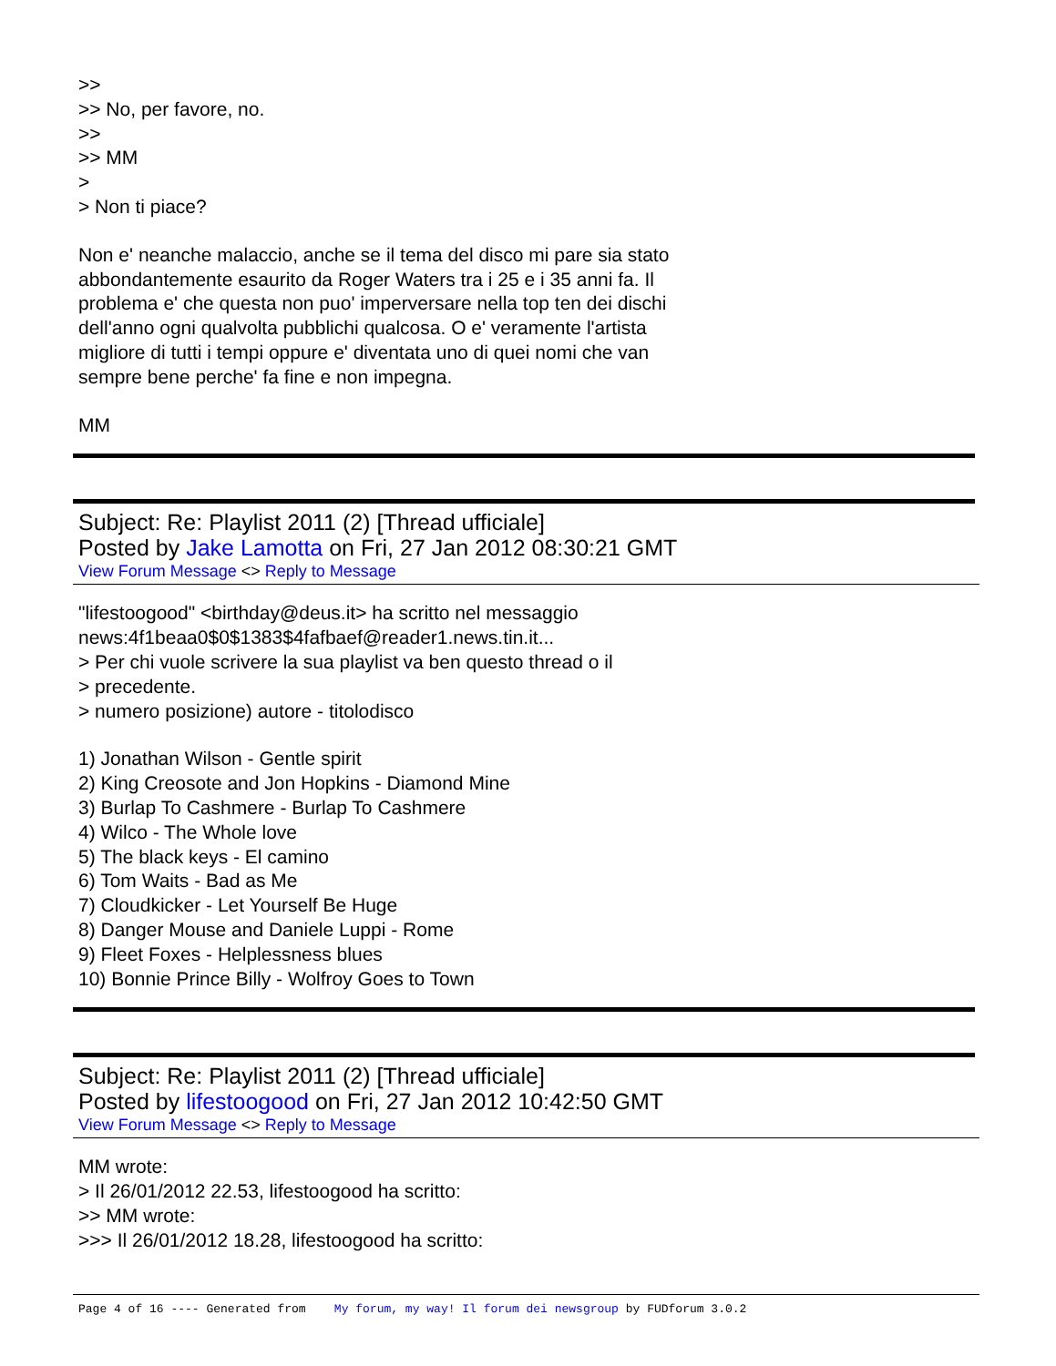>>
>> No, per favore, no.
>>
>> MM
>
> Non ti piace?
Non e' neanche malaccio, anche se il tema del disco mi pare sia stato
abbondantemente esaurito da Roger Waters tra i 25 e i 35 anni fa. Il
problema e' che questa non puo' imperversare nella top ten dei dischi
dell'anno ogni qualvolta pubblichi qualcosa. O e' veramente l'artista
migliore di tutti i tempi oppure e' diventata uno di quei nomi che van
sempre bene perche' fa fine e non impegna.
MM
Subject: Re: Playlist 2011 (2) [Thread ufficiale]
Posted by Jake Lamotta on Fri, 27 Jan 2012 08:30:21 GMT
View Forum Message <> Reply to Message
"lifestoogood" <birthday@deus.it> ha scritto nel messaggio
news:4f1beaa0$0$1383$4fafbaef@reader1.news.tin.it...
> Per chi vuole scrivere la sua playlist va ben questo thread o il
> precedente.
> numero posizione) autore - titolodisco
1) Jonathan Wilson - Gentle spirit
2) King Creosote and Jon Hopkins - Diamond Mine
3) Burlap To Cashmere - Burlap To Cashmere
4) Wilco - The Whole love
5) The black keys - El camino
6) Tom Waits - Bad as Me
7) Cloudkicker - Let Yourself Be Huge
8) Danger Mouse and Daniele Luppi - Rome
9) Fleet Foxes - Helplessness blues
10) Bonnie Prince Billy - Wolfroy Goes to Town
Subject: Re: Playlist 2011 (2) [Thread ufficiale]
Posted by lifestoogood on Fri, 27 Jan 2012 10:42:50 GMT
View Forum Message <> Reply to Message
MM wrote:
> Il 26/01/2012 22.53, lifestoogood ha scritto:
>> MM wrote:
>>> Il 26/01/2012 18.28, lifestoogood ha scritto:
Page 4 of 16 ---- Generated from My forum, my way! Il forum dei newsgroup by FUDforum 3.0.2